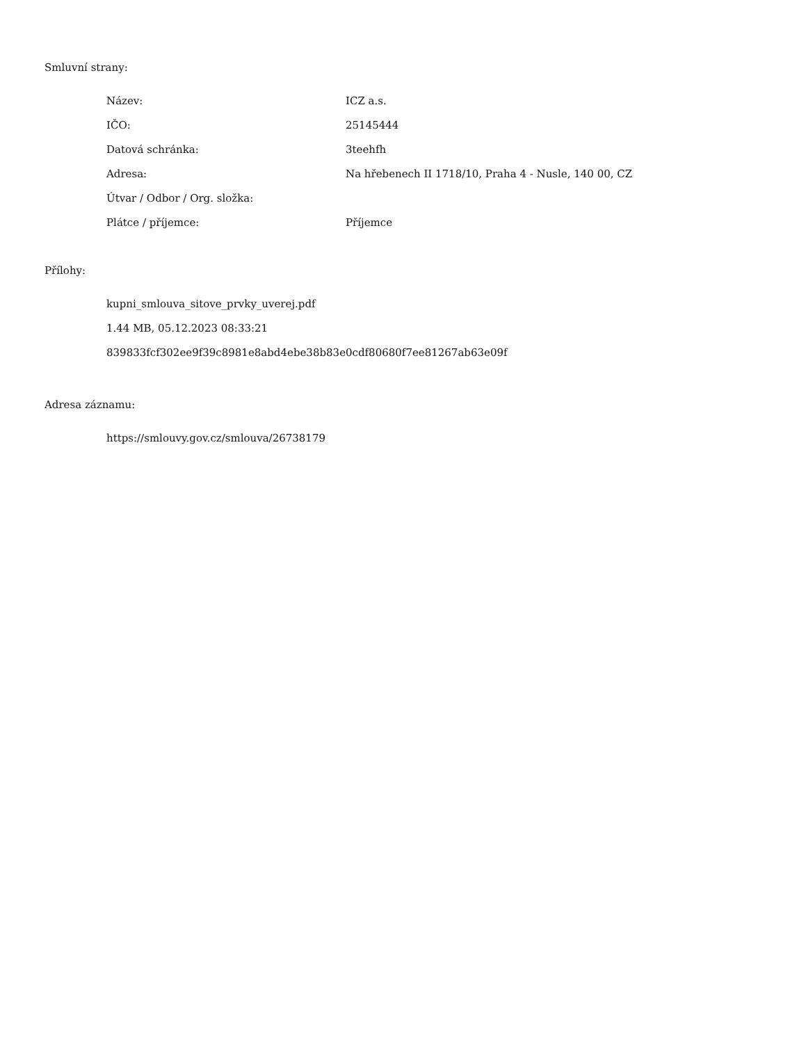Smluvní strany:
| Název: | ICZ a.s. |
| IČO: | 25145444 |
| Datová schránka: | 3teehfh |
| Adresa: | Na hřebenech II 1718/10, Praha 4 - Nusle, 140 00, CZ |
| Útvar / Odbor / Org. složka: | |
| Plátce / příjemce: | Příjemce |
Přílohy:
kupni_smlouva_sitove_prvky_uverej.pdf
1.44 MB, 05.12.2023 08:33:21
839833fcf302ee9f39c8981e8abd4ebe38b83e0cdf80680f7ee81267ab63e09f
Adresa záznamu:
https://smlouvy.gov.cz/smlouva/26738179